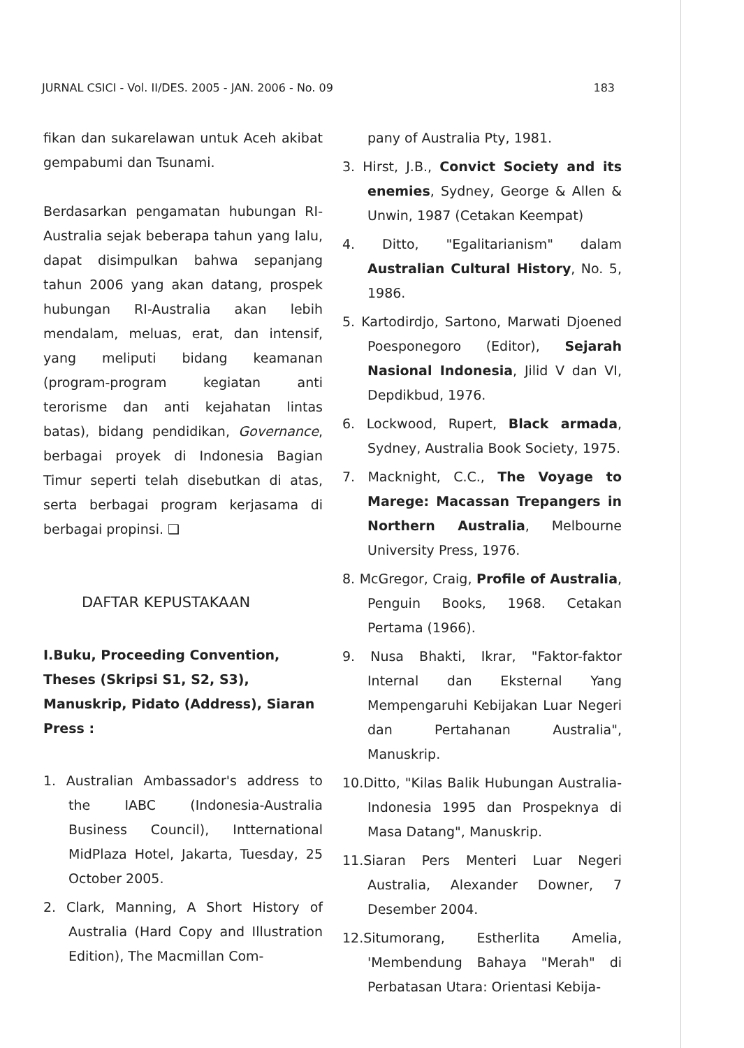JURNAL CSICI - Vol. II/DES. 2005 - JAN. 2006 - No. 09 183
fikan dan sukarelawan untuk Aceh akibat gempabumi dan Tsunami.
Berdasarkan pengamatan hubungan RI-Australia sejak beberapa tahun yang lalu, dapat disimpulkan bahwa sepanjang tahun 2006 yang akan datang, prospek hubungan RI-Australia akan lebih mendalam, meluas, erat, dan intensif, yang meliputi bidang keamanan (program-program kegiatan anti terorisme dan anti kejahatan lintas batas), bidang pendidikan, Governance, berbagai proyek di Indonesia Bagian Timur seperti telah disebutkan di atas, serta berbagai program kerjasama di berbagai propinsi. ❑
DAFTAR KEPUSTAKAAN
I.Buku, Proceeding Convention, Theses (Skripsi S1, S2, S3), Manuskrip, Pidato (Address), Siaran Press :
1. Australian Ambassador's address to the IABC (Indonesia-Australia Business Council), Intternational MidPlaza Hotel, Jakarta, Tuesday, 25 October 2005.
2. Clark, Manning, A Short History of Australia (Hard Copy and Illustration Edition), The Macmillan Com-
pany of Australia Pty, 1981.
3. Hirst, J.B., Convict Society and its enemies, Sydney, George & Allen & Unwin, 1987 (Cetakan Keempat)
4. Ditto, "Egalitarianism" dalam Australian Cultural History, No. 5, 1986.
5. Kartodirdjo, Sartono, Marwati Djoened Poesponegoro (Editor), Sejarah Nasional Indonesia, Jilid V dan VI, Depdikbud, 1976.
6. Lockwood, Rupert, Black armada, Sydney, Australia Book Society, 1975.
7. Macknight, C.C., The Voyage to Marege: Macassan Trepangers in Northern Australia, Melbourne University Press, 1976.
8. McGregor, Craig, Profile of Australia, Penguin Books, 1968. Cetakan Pertama (1966).
9. Nusa Bhakti, Ikrar, "Faktor-faktor Internal dan Eksternal Yang Mempengaruhi Kebijakan Luar Negeri dan Pertahanan Australia", Manuskrip.
10.Ditto, "Kilas Balik Hubungan Australia-Indonesia 1995 dan Prospeknya di Masa Datang", Manuskrip.
11.Siaran Pers Menteri Luar Negeri Australia, Alexander Downer, 7 Desember 2004.
12.Situmorang, Estherlita Amelia, 'Membendung Bahaya "Merah" di Perbatasan Utara: Orientasi Kebija-